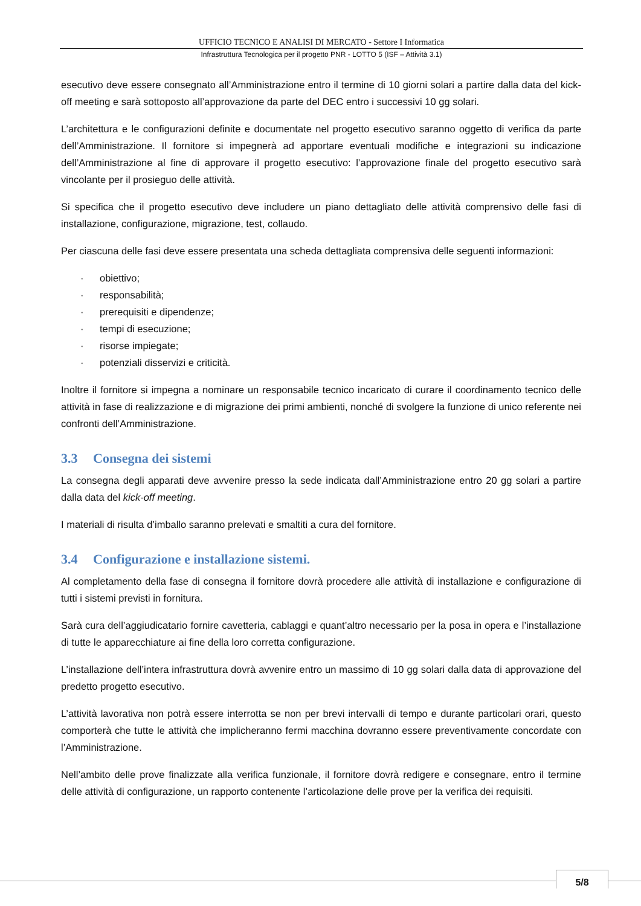UFFICIO TECNICO E ANALISI DI MERCATO - Settore I Informatica
Infrastruttura Tecnologica per il progetto PNR - LOTTO 5 (ISF – Attività 3.1)
esecutivo deve essere consegnato all’Amministrazione entro il termine di 10 giorni solari a partire dalla data del kick-off meeting e sarà sottoposto all’approvazione da parte del DEC entro i successivi 10 gg solari.
L’architettura e le configurazioni definite e documentate nel progetto esecutivo saranno oggetto di verifica da parte dell’Amministrazione. Il fornitore si impegnerà ad apportare eventuali modifiche e integrazioni su indicazione dell’Amministrazione al fine di approvare il progetto esecutivo: l’approvazione finale del progetto esecutivo sarà vincolante per il prosieguo delle attività.
Si specifica che il progetto esecutivo deve includere un piano dettagliato delle attività comprensivo delle fasi di installazione, configurazione, migrazione, test, collaudo.
Per ciascuna delle fasi deve essere presentata una scheda dettagliata comprensiva delle seguenti informazioni:
· obiettivo;
· responsabilità;
· prerequisiti e dipendenze;
· tempi di esecuzione;
· risorse impiegate;
· potenziali disservizi e criticità.
Inoltre il fornitore si impegna a nominare un responsabile tecnico incaricato di curare il coordinamento tecnico delle attività in fase di realizzazione e di migrazione dei primi ambienti, nonché di svolgere la funzione di unico referente nei confronti dell’Amministrazione.
3.3 Consegna dei sistemi
La consegna degli apparati deve avvenire presso la sede indicata dall’Amministrazione entro 20 gg solari a partire dalla data del kick-off meeting.
I materiali di risulta d’imballo saranno prelevati e smaltiti a cura del fornitore.
3.4 Configurazione e installazione sistemi.
Al completamento della fase di consegna il fornitore dovrà procedere alle attività di installazione e configurazione di tutti i sistemi previsti in fornitura.
Sarà cura dell’aggiudicatario fornire cavetteria, cablaggi e quant’altro necessario per la posa in opera e l’installazione di tutte le apparecchiature ai fine della loro corretta configurazione.
L’installazione dell’intera infrastruttura dovrà avvenire entro un massimo di 10 gg solari dalla data di approvazione del predetto progetto esecutivo.
L’attività lavorativa non potrà essere interrotta se non per brevi intervalli di tempo e durante particolari orari, questo comporterà che tutte le attività che implicheranno fermi macchina dovranno essere preventivamente concordate con l’Amministrazione.
Nell’ambito delle prove finalizzate alla verifica funzionale, il fornitore dovrà redigere e consegnare, entro il termine delle attività di configurazione, un rapporto contenente l’articolazione delle prove per la verifica dei requisiti.
5/8